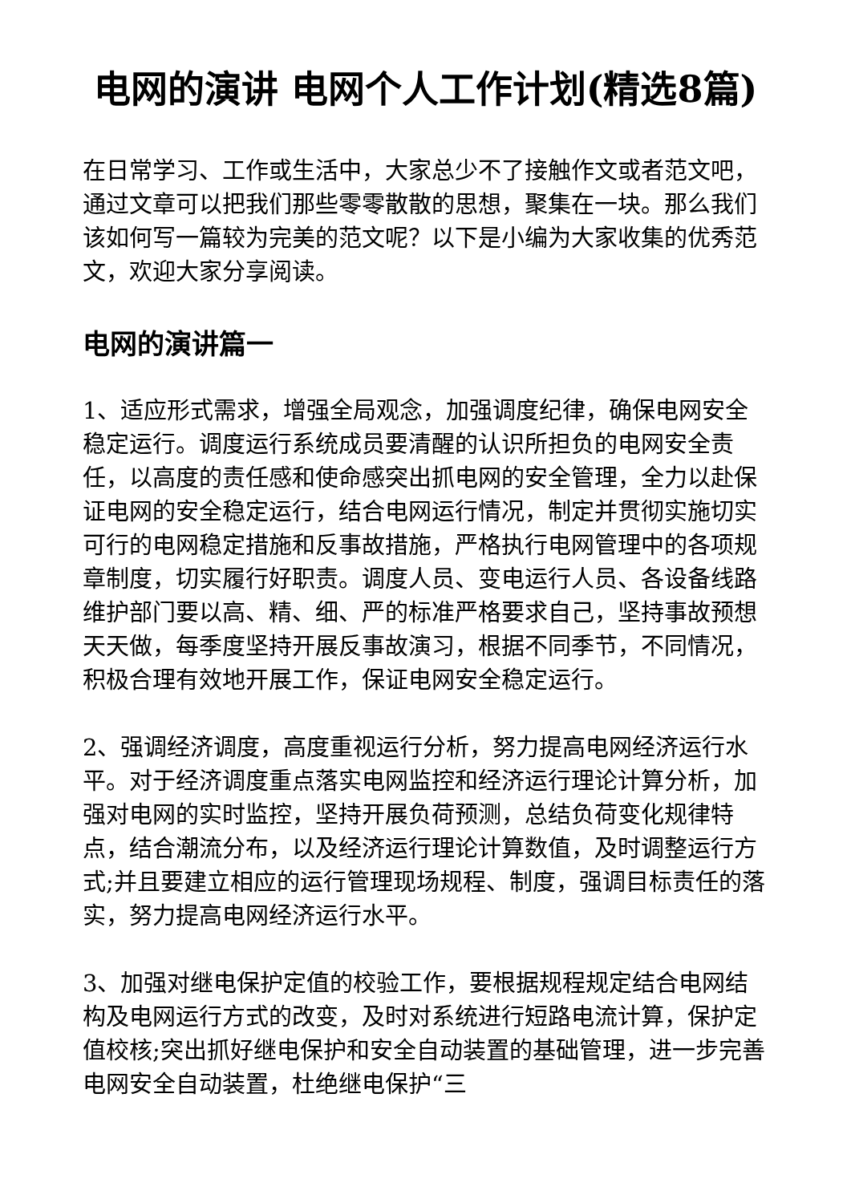电网的演讲 电网个人工作计划(精选8篇)
在日常学习、工作或生活中，大家总少不了接触作文或者范文吧，通过文章可以把我们那些零零散散的思想，聚集在一块。那么我们该如何写一篇较为完美的范文呢？以下是小编为大家收集的优秀范文，欢迎大家分享阅读。
电网的演讲篇一
1、适应形式需求，增强全局观念，加强调度纪律，确保电网安全稳定运行。调度运行系统成员要清醒的认识所担负的电网安全责任，以高度的责任感和使命感突出抓电网的安全管理，全力以赴保证电网的安全稳定运行，结合电网运行情况，制定并贯彻实施切实可行的电网稳定措施和反事故措施，严格执行电网管理中的各项规章制度，切实履行好职责。调度人员、变电运行人员、各设备线路维护部门要以高、精、细、严的标准严格要求自己，坚持事故预想天天做，每季度坚持开展反事故演习，根据不同季节，不同情况，积极合理有效地开展工作，保证电网安全稳定运行。
2、强调经济调度，高度重视运行分析，努力提高电网经济运行水平。对于经济调度重点落实电网监控和经济运行理论计算分析，加强对电网的实时监控，坚持开展负荷预测，总结负荷变化规律特点，结合潮流分布，以及经济运行理论计算数值，及时调整运行方式;并且要建立相应的运行管理现场规程、制度，强调目标责任的落实，努力提高电网经济运行水平。
3、加强对继电保护定值的校验工作，要根据规程规定结合电网结构及电网运行方式的改变，及时对系统进行短路电流计算，保护定值校核;突出抓好继电保护和安全自动装置的基础管理，进一步完善电网安全自动装置，杜绝继电保护“三